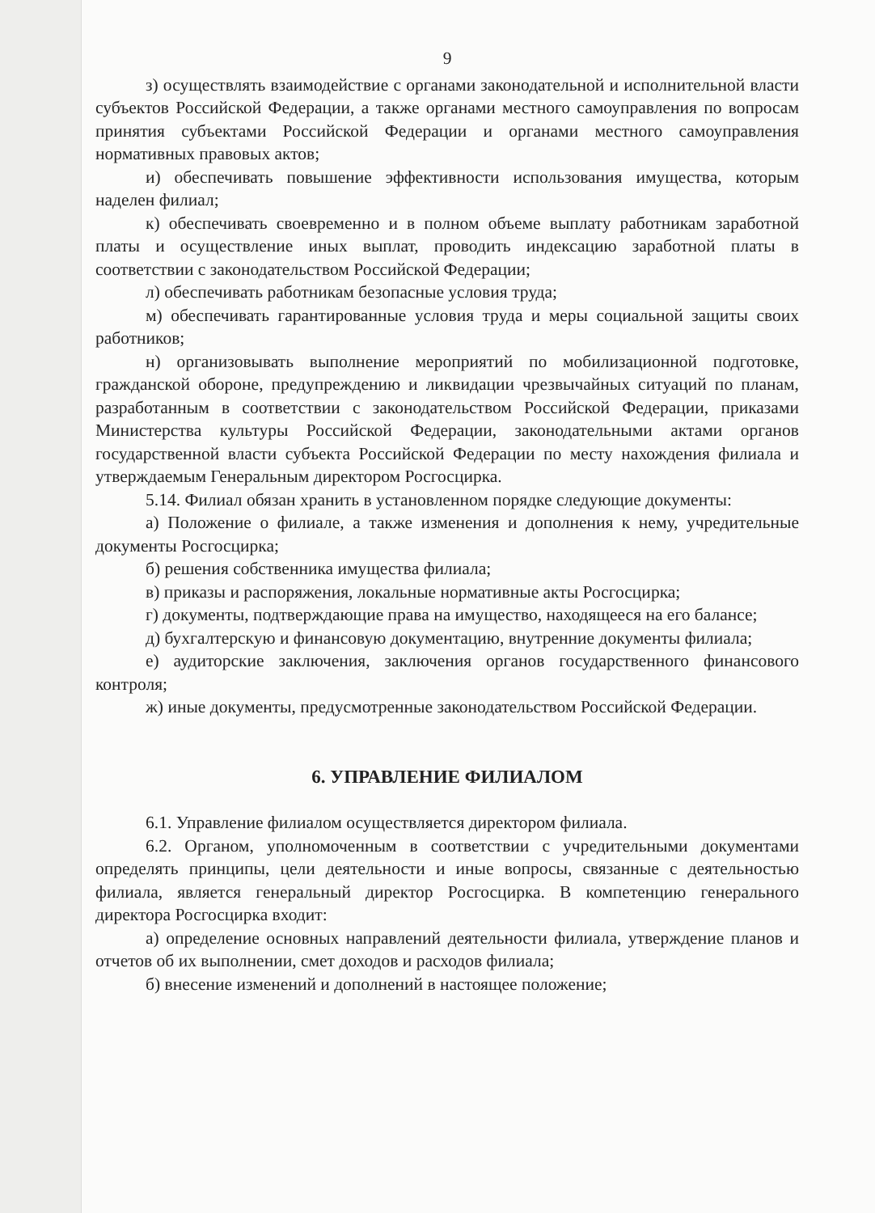9
з) осуществлять взаимодействие с органами законодательной и исполнительной власти субъектов Российской Федерации, а также органами местного самоуправления по вопросам принятия субъектами Российской Федерации и органами местного самоуправления нормативных правовых актов;
и) обеспечивать повышение эффективности использования имущества, которым наделен филиал;
к) обеспечивать своевременно и в полном объеме выплату работникам заработной платы и осуществление иных выплат, проводить индексацию заработной платы в соответствии с законодательством Российской Федерации;
л) обеспечивать работникам безопасные условия труда;
м) обеспечивать гарантированные условия труда и меры социальной защиты своих работников;
н) организовывать выполнение мероприятий по мобилизационной подготовке, гражданской обороне, предупреждению и ликвидации чрезвычайных ситуаций по планам, разработанным в соответствии с законодательством Российской Федерации, приказами Министерства культуры Российской Федерации, законодательными актами органов государственной власти субъекта Российской Федерации по месту нахождения филиала и утверждаемым Генеральным директором Росгосцирка.
5.14. Филиал обязан хранить в установленном порядке следующие документы:
а) Положение о филиале, а также изменения и дополнения к нему, учредительные документы Росгосцирка;
б) решения собственника имущества филиала;
в) приказы и распоряжения, локальные нормативные акты Росгосцирка;
г) документы, подтверждающие права на имущество, находящееся на его балансе;
д) бухгалтерскую и финансовую документацию, внутренние документы филиала;
е) аудиторские заключения, заключения органов государственного финансового контроля;
ж) иные документы, предусмотренные законодательством Российской Федерации.
6. УПРАВЛЕНИЕ ФИЛИАЛОМ
6.1. Управление филиалом осуществляется директором филиала.
6.2. Органом, уполномоченным в соответствии с учредительными документами определять принципы, цели деятельности и иные вопросы, связанные с деятельностью филиала, является генеральный директор Росгосцирка. В компетенцию генерального директора Росгосцирка входит:
а) определение основных направлений деятельности филиала, утверждение планов и отчетов об их выполнении, смет доходов и расходов филиала;
б) внесение изменений и дополнений в настоящее положение;